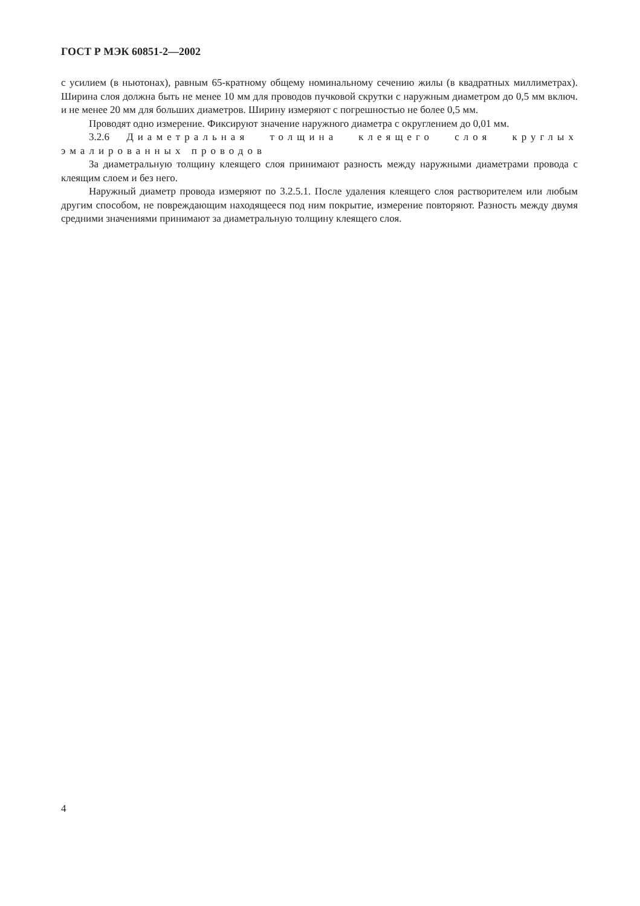ГОСТ Р МЭК 60851-2—2002
с усилием (в ньютонах), равным 65-кратному общему номинальному сечению жилы (в квадратных миллиметрах). Ширина слоя должна быть не менее 10 мм для проводов пучковой скрутки с наружным диаметром до 0,5 мм включ. и не менее 20 мм для больших диаметров. Ширину измеряют с погрешностью не более 0,5 мм.
Проводят одно измерение. Фиксируют значение наружного диаметра с округлением до 0,01 мм.
3.2.6 Диаметральная толщина клеящего слоя круглых эмалированных проводов
За диаметральную толщину клеящего слоя принимают разность между наружными диаметрами провода с клеящим слоем и без него.
Наружный диаметр провода измеряют по 3.2.5.1. После удаления клеящего слоя растворителем или любым другим способом, не повреждающим находящееся под ним покрытие, измерение повторяют. Разность между двумя средними значениями принимают за диаметральную толщину клеящего слоя.
4